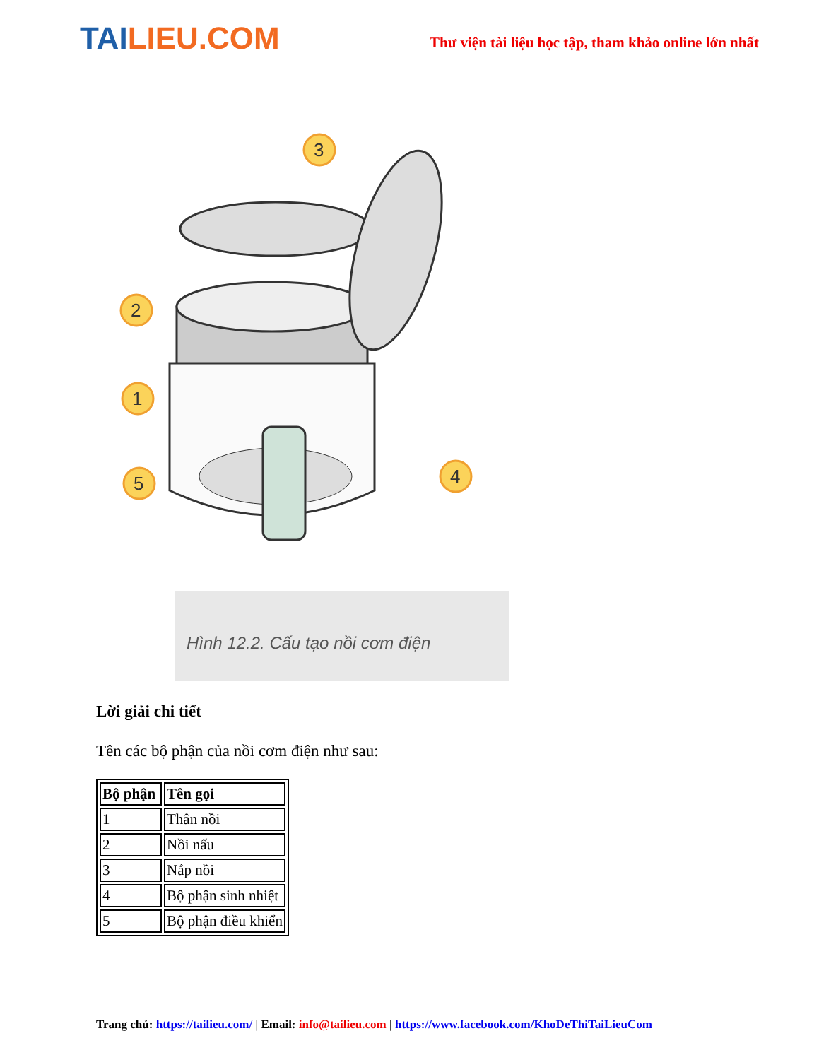TAILIEU.COM
Thư viện tài liệu học tập, tham khảo online lớn nhất
3
2
1
5
4
Hình 12.2. Cấu tạo nồi cơm điện
Lời giải chi tiết
Tên các bộ phận của nồi cơm điện như sau:
| Bộ phận | Tên gọi |
| --- | --- |
| 1 | Thân nồi |
| 2 | Nồi nấu |
| 3 | Nắp nồi |
| 4 | Bộ phận sinh nhiệt |
| 5 | Bộ phận điều khiển |
Trang chủ: https://tailieu.com/ | Email: info@tailieu.com | https://www.facebook.com/KhoDeThiTaiLieuCom